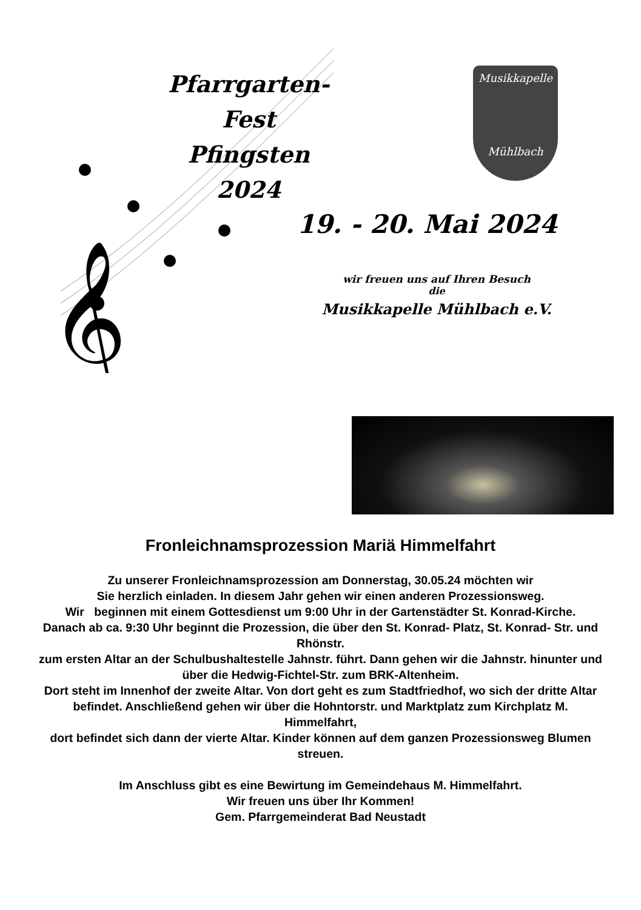𝄞
Pfarrgarten-Fest
Pfingsten
2024
Musikkapelle
Mühlbach
19. - 20. Mai 2024
wir freuen uns auf Ihren Besuch
die
Musikkapelle Mühlbach e.V.
Fronleichnamsprozession Mariä Himmelfahrt
Zu unserer Fronleichnamsprozession am Donnerstag, 30.05.24 möchten wir
Sie herzlich einladen. In diesem Jahr gehen wir einen anderen Prozessionsweg.
Wir beginnen mit einem Gottesdienst um 9:00 Uhr in der Gartenstädter St. Konrad-Kirche.
Danach ab ca. 9:30 Uhr beginnt die Prozession, die über den St. Konrad- Platz, St. Konrad- Str. und Rhönstr.
zum ersten Altar an der Schulbushaltestelle Jahnstr. führt. Dann gehen wir die Jahnstr. hinunter und über die Hedwig-Fichtel-Str. zum BRK-Altenheim.
Dort steht im Innenhof der zweite Altar. Von dort geht es zum Stadtfriedhof, wo sich der dritte Altar befindet. Anschließend gehen wir über die Hohntorstr. und Marktplatz zum Kirchplatz M. Himmelfahrt,
dort befindet sich dann der vierte Altar. Kinder können auf dem ganzen Prozessionsweg Blumen streuen.
Im Anschluss gibt es eine Bewirtung im Gemeindehaus M. Himmelfahrt.
Wir freuen uns über Ihr Kommen!
Gem. Pfarrgemeinderat Bad Neustadt